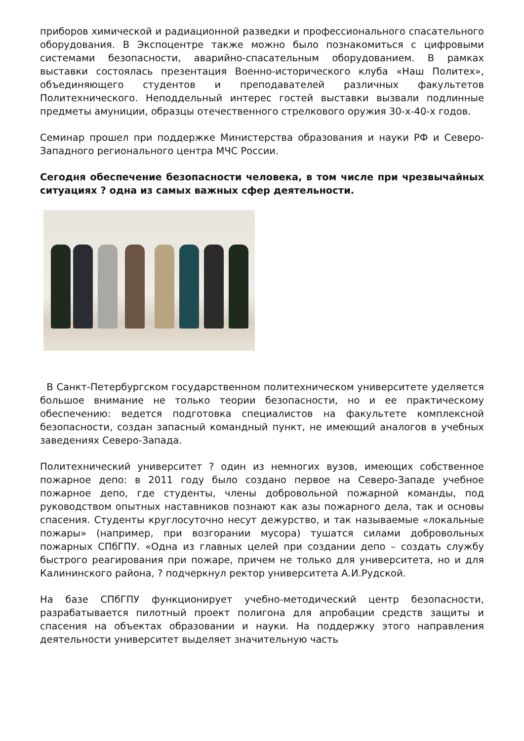приборов химической и радиационной разведки и профессионального спасательного оборудования. В Экспоцентре также можно было познакомиться с цифровыми системами безопасности, аварийно-спасательным оборудованием. В рамках выставки состоялась презентация Военно-исторического клуба «Наш Политех», объединяющего студентов и преподавателей различных факультетов Политехнического. Неподдельный интерес гостей выставки вызвали подлинные предметы амуниции, образцы отечественного стрелкового оружия 30-х-40-х годов.
Семинар прошел при поддержке Министерства образования и науки РФ и Северо-Западного регионального центра МЧС России.
Сегодня обеспечение безопасности человека, в том числе при чрезвычайных ситуациях ? одна из самых важных сфер деятельности.
В Санкт-Петербургском государственном политехническом университете уделяется большое внимание не только теории безопасности, но и ее практическому обеспечению: ведется подготовка специалистов на факультете комплексной безопасности, создан запасный командный пункт, не имеющий аналогов в учебных заведениях Северо-Запада.
Политехнический университет ? один из немногих вузов, имеющих собственное пожарное депо: в 2011 году было создано первое на Северо-Западе учебное пожарное депо, где студенты, члены добровольной пожарной команды, под руководством опытных наставников познают как азы пожарного дела, так и основы спасения. Студенты круглосуточно несут дежурство, и так называемые «локальные пожары» (например, при возгорании мусора) тушатся силами добровольных пожарных СПбГПУ. «Одна из главных целей при создании депо – создать службу быстрого реагирования при пожаре, причем не только для университета, но и для Калининского района, ? подчеркнул ректор университета А.И.Рудской.
На базе СПбГПУ функционирует учебно-методический центр безопасности, разрабатывается пилотный проект полигона для апробации средств защиты и спасения на объектах образовании и науки. На поддержку этого направления деятельности университет выделяет значительную часть